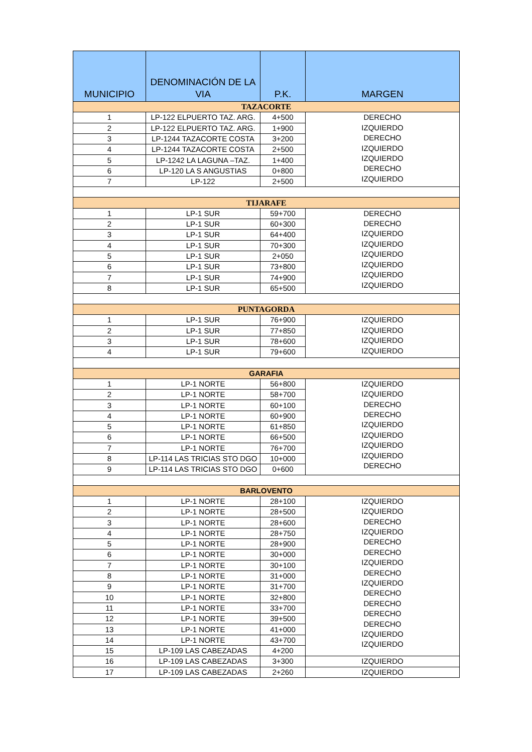| MUNICIPIO | DENOMINACIÓN DE LA VIA | P.K. | MARGEN |
| --- | --- | --- | --- |
| TAZACORTE | | | |
| 1 | LP-122 ELPUERTO TAZ. ARG. | 4+500 | DERECHO IZQUIERDO DERECHO IZQUIERDO IZQUIERDO DERECHO IZQUIERDO |
| 2 | LP-122 ELPUERTO TAZ. ARG. | 1+900 | |
| 3 | LP-1244 TAZACORTE COSTA | 3+200 | |
| 4 | LP-1244 TAZACORTE COSTA | 2+500 | |
| 5 | LP-1242 LA LAGUNA –TAZ. | 1+400 | |
| 6 | LP-120 LA S ANGUSTIAS | 0+800 | |
| 7 | LP-122 | 2+500 | |
| TIJARAFE | | | |
| 1 | LP-1 SUR | 59+700 | DERECHO DERECHO IZQUIERDO IZQUIERDO IZQUIERDO IZQUIERDO IZQUIERDO IZQUIERDO |
| 2 | LP-1 SUR | 60+300 | |
| 3 | LP-1 SUR | 64+400 | |
| 4 | LP-1 SUR | 70+300 | |
| 5 | LP-1 SUR | 2+050 | |
| 6 | LP-1 SUR | 73+800 | |
| 7 | LP-1 SUR | 74+900 | |
| 8 | LP-1 SUR | 65+500 | |
| PUNTAGORDA | | | |
| 1 | LP-1 SUR | 76+900 | IZQUIERDO IZQUIERDO IZQUIERDO IZQUIERDO |
| 2 | LP-1 SUR | 77+850 | |
| 3 | LP-1 SUR | 78+600 | |
| 4 | LP-1 SUR | 79+600 | |
| GARAFIA | | | |
| 1 | LP-1 NORTE | 56+800 | IZQUIERDO IZQUIERDO DERECHO DERECHO IZQUIERDO IZQUIERDO IZQUIERDO IZQUIERDO DERECHO |
| 2 | LP-1 NORTE | 58+700 | |
| 3 | LP-1 NORTE | 60+100 | |
| 4 | LP-1 NORTE | 60+900 | |
| 5 | LP-1 NORTE | 61+850 | |
| 6 | LP-1 NORTE | 66+500 | |
| 7 | LP-1 NORTE | 76+700 | |
| 8 | LP-114 LAS TRICIAS STO DGO | 10+000 | |
| 9 | LP-114 LAS TRICIAS STO DGO | 0+600 | |
| BARLOVENTO | | | |
| 1 | LP-1 NORTE | 28+100 | IZQUIERDO IZQUIERDO DERECHO IZQUIERDO DERECHO DERECHO IZQUIERDO DERECHO IZQUIERDO DERECHO DERECHO DERECHO DERECHO IZQUIERDO IZQUIERDO |
| 2 | LP-1 NORTE | 28+500 | |
| 3 | LP-1 NORTE | 28+600 | |
| 4 | LP-1 NORTE | 28+750 | |
| 5 | LP-1 NORTE | 28+900 | |
| 6 | LP-1 NORTE | 30+000 | |
| 7 | LP-1 NORTE | 30+100 | |
| 8 | LP-1 NORTE | 31+000 | |
| 9 | LP-1 NORTE | 31+700 | |
| 10 | LP-1 NORTE | 32+800 | |
| 11 | LP-1 NORTE | 33+700 | |
| 12 | LP-1 NORTE | 39+500 | |
| 13 | LP-1 NORTE | 41+000 | |
| 14 | LP-1 NORTE | 43+700 | |
| 15 | LP-109 LAS CABEZADAS | 4+200 | |
| 16 | LP-109 LAS CABEZADAS | 3+300 | IZQUIERDO |
| 17 | LP-109 LAS CABEZADAS | 2+260 | IZQUIERDO |